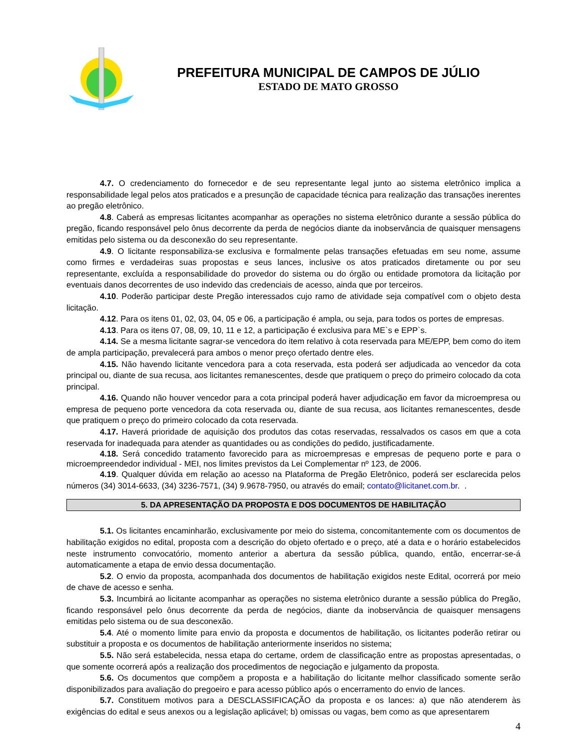PREFEITURA MUNICIPAL DE CAMPOS DE JÚLIO
ESTADO DE MATO GROSSO
4.7. O credenciamento do fornecedor e de seu representante legal junto ao sistema eletrônico implica a responsabilidade legal pelos atos praticados e a presunção de capacidade técnica para realização das transações inerentes ao pregão eletrônico.
4.8. Caberá as empresas licitantes acompanhar as operações no sistema eletrônico durante a sessão pública do pregão, ficando responsável pelo ônus decorrente da perda de negócios diante da inobservância de quaisquer mensagens emitidas pelo sistema ou da desconexão do seu representante.
4.9. O licitante responsabiliza-se exclusiva e formalmente pelas transações efetuadas em seu nome, assume como firmes e verdadeiras suas propostas e seus lances, inclusive os atos praticados diretamente ou por seu representante, excluída a responsabilidade do provedor do sistema ou do órgão ou entidade promotora da licitação por eventuais danos decorrentes de uso indevido das credenciais de acesso, ainda que por terceiros.
4.10. Poderão participar deste Pregão interessados cujo ramo de atividade seja compatível com o objeto desta licitação.
4.12. Para os itens 01, 02, 03, 04, 05 e 06, a participação é ampla, ou seja, para todos os portes de empresas.
4.13. Para os itens 07, 08, 09, 10, 11 e 12, a participação é exclusiva para ME`s e EPP`s.
4.14. Se a mesma licitante sagrar-se vencedora do item relativo à cota reservada para ME/EPP, bem como do item de ampla participação, prevalecerá para ambos o menor preço ofertado dentre eles.
4.15. Não havendo licitante vencedora para a cota reservada, esta poderá ser adjudicada ao vencedor da cota principal ou, diante de sua recusa, aos licitantes remanescentes, desde que pratiquem o preço do primeiro colocado da cota principal.
4.16. Quando não houver vencedor para a cota principal poderá haver adjudicação em favor da microempresa ou empresa de pequeno porte vencedora da cota reservada ou, diante de sua recusa, aos licitantes remanescentes, desde que pratiquem o preço do primeiro colocado da cota reservada.
4.17. Haverá prioridade de aquisição dos produtos das cotas reservadas, ressalvados os casos em que a cota reservada for inadequada para atender as quantidades ou as condições do pedido, justificadamente.
4.18. Será concedido tratamento favorecido para as microempresas e empresas de pequeno porte e para o microempreendedor individual - MEI, nos limites previstos da Lei Complementar nº 123, de 2006.
4.19. Qualquer dúvida em relação ao acesso na Plataforma de Pregão Eletrônico, poderá ser esclarecida pelos números (34) 3014-6633, (34) 3236-7571, (34) 9.9678-7950, ou através do email; contato@licitanet.com.br. .
5. DA APRESENTAÇÃO DA PROPOSTA E DOS DOCUMENTOS DE HABILITAÇÃO
5.1. Os licitantes encaminharão, exclusivamente por meio do sistema, concomitantemente com os documentos de habilitação exigidos no edital, proposta com a descrição do objeto ofertado e o preço, até a data e o horário estabelecidos neste instrumento convocatório, momento anterior a abertura da sessão pública, quando, então, encerrar-se-á automaticamente a etapa de envio dessa documentação.
5.2. O envio da proposta, acompanhada dos documentos de habilitação exigidos neste Edital, ocorrerá por meio de chave de acesso e senha.
5.3. Incumbirá ao licitante acompanhar as operações no sistema eletrônico durante a sessão pública do Pregão, ficando responsável pelo ônus decorrente da perda de negócios, diante da inobservância de quaisquer mensagens emitidas pelo sistema ou de sua desconexão.
5.4. Até o momento limite para envio da proposta e documentos de habilitação, os licitantes poderão retirar ou substituir a proposta e os documentos de habilitação anteriormente inseridos no sistema;
5.5. Não será estabelecida, nessa etapa do certame, ordem de classificação entre as propostas apresentadas, o que somente ocorrerá após a realização dos procedimentos de negociação e julgamento da proposta.
5.6. Os documentos que compõem a proposta e a habilitação do licitante melhor classificado somente serão disponibilizados para avaliação do pregoeiro e para acesso público após o encerramento do envio de lances.
5.7. Constituem motivos para a DESCLASSIFICAÇÃO da proposta e os lances: a) que não atenderem às exigências do edital e seus anexos ou a legislação aplicável; b) omissas ou vagas, bem como as que apresentarem
4